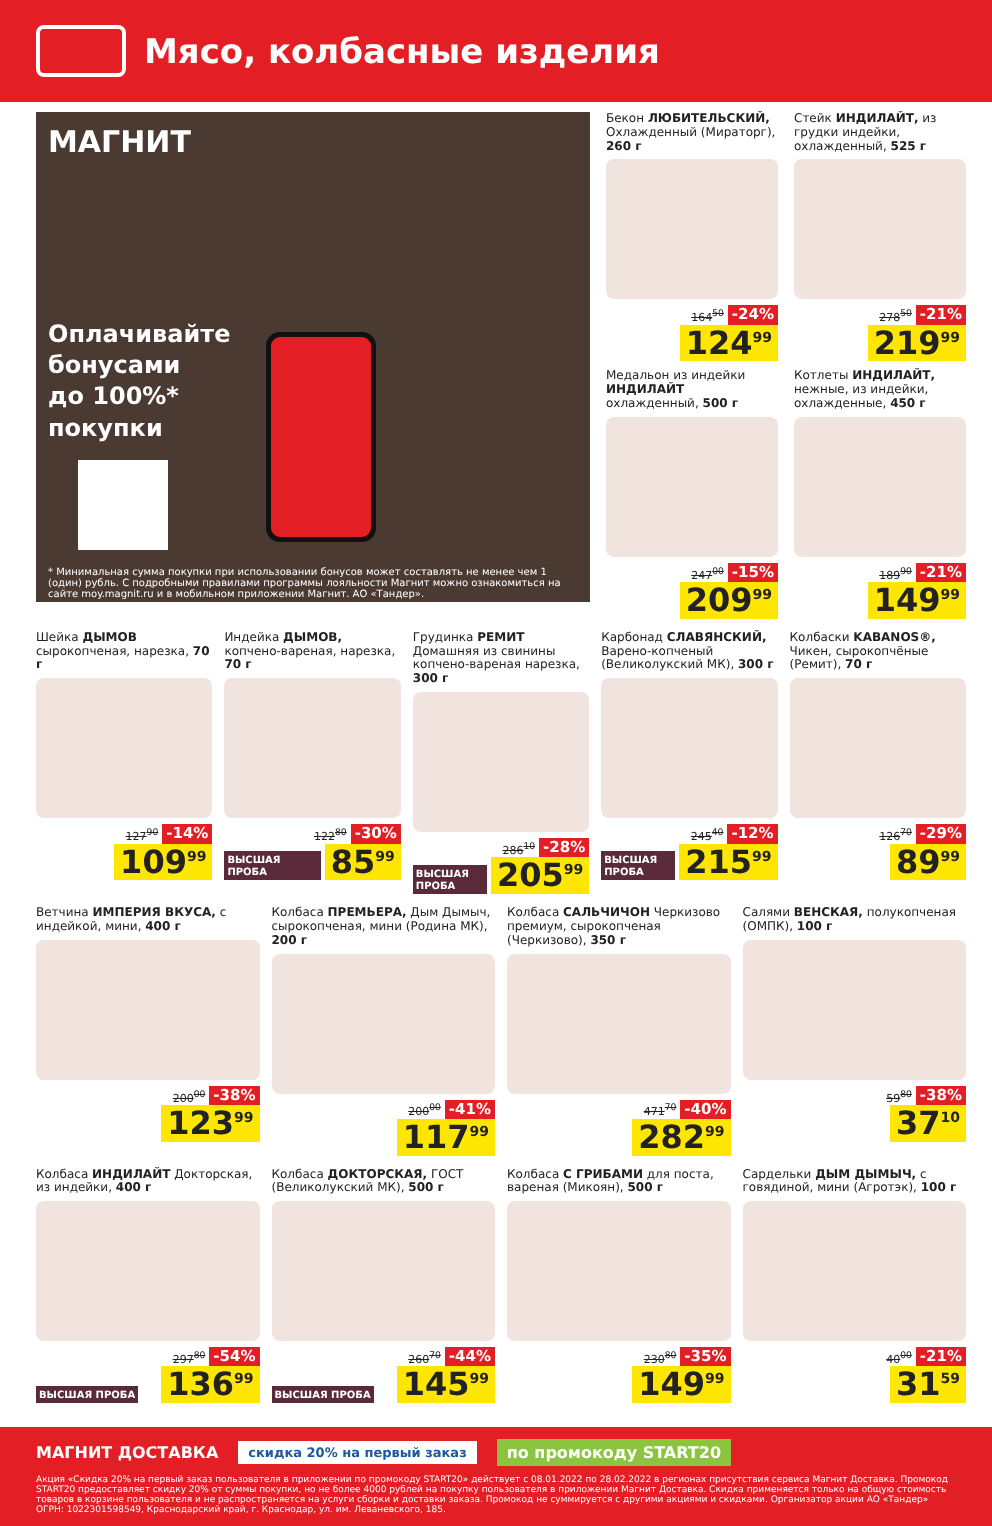Мясо, колбасные изделия
МАГНИТ
Оплачивайте
бонусами
до 100%*
покупки
* Минимальная сумма покупки при использовании бонусов может составлять не менее чем 1 (один) рубль. С подробными правилами программы лояльности Магнит можно ознакомиться на сайте moy.magnit.ru и в мобильном приложении Магнит. АО «Тандер».
Бекон ЛЮБИТЕЛЬСКИЙ, Охлажденный (Мираторг), 260 г
164<sup>50</sup> -24%
124<sup>99</sup>
Стейк ИНДИЛАЙТ, из грудки индейки, охлажденный, 525 г
278<sup>50</sup> -21%
219<sup>99</sup>
Медальон из индейки ИНДИЛАЙТ охлажденный, 500 г
247<sup>00</sup> -15%
209<sup>99</sup>
Котлеты ИНДИЛАЙТ, нежные, из индейки, охлажденные, 450 г
189<sup>90</sup> -21%
149<sup>99</sup>
Шейка ДЫМОВ сырокопченая, нарезка, 70 г
127<sup>90</sup> -14%
109<sup>99</sup>
Индейка ДЫМОВ, копчено-вареная, нарезка, 70 г
122<sup>80</sup> -30%
ВЫСШАЯ ПРОБА 85<sup>99</sup>
Грудинка РЕМИТ Домашняя из свинины копчено-вареная нарезка, 300 г
286<sup>10</sup> -28%
ВЫСШАЯ ПРОБА 205<sup>99</sup>
Карбонад СЛАВЯНСКИЙ, Варено-копченый (Великолукский МК), 300 г
245<sup>40</sup> -12%
ВЫСШАЯ ПРОБА 215<sup>99</sup>
Колбаски KABANOS®, Чикен, сырокопчёные (Ремит), 70 г
126<sup>70</sup> -29%
89<sup>99</sup>
Ветчина ИМПЕРИЯ ВКУСА, с индейкой, мини, 400 г
200<sup>00</sup> -38%
123<sup>99</sup>
Колбаса ПРЕМЬЕРА, Дым Дымыч, сырокопченая, мини (Родина МК), 200 г
200<sup>00</sup> -41%
117<sup>99</sup>
Колбаса САЛЬЧИЧОН Черкизово премиум, сырокопченая (Черкизово), 350 г
471<sup>70</sup> -40%
282<sup>99</sup>
Салями ВЕНСКАЯ, полукопченая (ОМПК), 100 г
59<sup>80</sup> -38%
37<sup>10</sup>
Колбаса ИНДИЛАЙТ Докторская, из индейки, 400 г
297<sup>80</sup> -54%
ВЫСШАЯ ПРОБА 136<sup>99</sup>
Колбаса ДОКТОРСКАЯ, ГОСТ (Великолукский МК), 500 г
260<sup>70</sup> -44%
ВЫСШАЯ ПРОБА 145<sup>99</sup>
Колбаса С ГРИБАМИ для поста, вареная (Микоян), 500 г
230<sup>80</sup> -35%
149<sup>99</sup>
Сардельки ДЫМ ДЫМЫЧ, с говядиной, мини (Агротэк), 100 г
40<sup>00</sup> -21%
31<sup>59</sup>
МАГНИТ ДОСТАВКА скидка 20% на первый заказ по промокоду START20
Акция «Скидка 20% на первый заказ пользователя в приложении по промокоду START20» действует с 08.01.2022 по 28.02.2022 в регионах присутствия сервиса Магнит Доставка. Промокод START20 предоставляет скидку 20% от суммы покупки, но не более 4000 рублей на покупку пользователя в приложении Магнит Доставка. Скидка применяется только на общую стоимость товаров в корзине пользователя и не распространяется на услуги сборки и доставки заказа. Промокод не суммируется с другими акциями и скидками. Организатор акции АО «Тандер» ОГРН: 1022301598549, Краснодарский край, г. Краснодар, ул. им. Леваневского, 185.